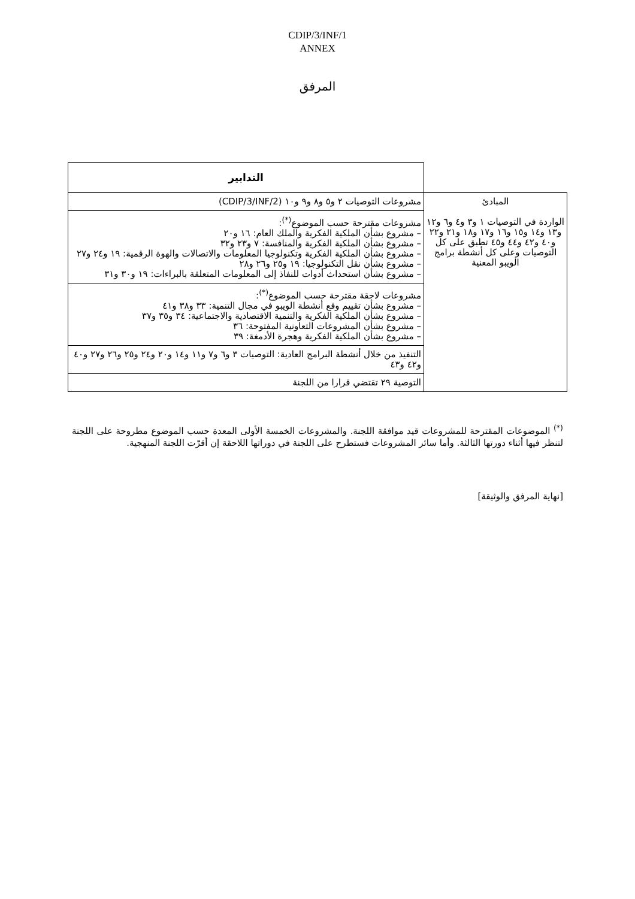CDIP/3/INF/1
ANNEX
المرفق
| | التدابير |
| --- | --- |
| المبادئ الواردة في التوصيات ١ و٣ و٤ و٦ و١٢ و١٣ و١٤ و١٥ و١٦ و١٧ و١٨ و٢١ و٢٢ و٤٠ و٤٢ و٤٤ و٤٥ تطبق على كل التوصيات وعلى كل أنشطة برامج الويبو المعنية | مشروعات التوصيات ٢ و٥ و٨ و٩ و١٠ (CDIP/3/INF/2) |
| | مشروعات مقترحة حسب الموضوع<sup>(*)</sup>: – مشروع بشأن الملكية الفكرية والملك العام: ١٦ و٢٠ – مشروع بشأن الملكية الفكرية والمنافسة: ٧ و٢٣ و٣٢ – مشروع بشأن الملكية الفكرية وتكنولوجيا المعلومات والاتصالات والهوة الرقمية: ١٩ و٢٤ و٢٧ – مشروع بشأن نقل التكنولوجيا: ١٩ و٢٥ و٢٦ و٢٨ – مشروع بشأن استحداث أدوات للنفاذ إلى المعلومات المتعلقة بالبراءات: ١٩ و٣٠ و٣١ |
| | مشروعات لاحقة مقترحة حسب الموضوع<sup>(*)</sup>: – مشروع بشأن تقييم وقع أنشطة الويبو في مجال التنمية: ٣٣ و٣٨ و٤١ – مشروع بشأن الملكية الفكرية والتنمية الاقتصادية والاجتماعية: ٣٤ و٣٥ و٣٧ – مشروع بشأن المشروعات التعاونية المفتوحة: ٣٦ – مشروع بشأن الملكية الفكرية وهجرة الأدمغة: ٣٩ |
| | التنفيذ من خلال أنشطة البرامج العادية: التوصيات ٣ و٦ و٧ و١١ و١٤ و٢٠ و٢٤ و٢٥ و٢٦ و٢٧ و٤٠ و٤٢ و٤٣ |
| | التوصية ٢٩ تقتضي قرارا من اللجنة |
<sup>(*)</sup> الموضوعات المقترحة للمشروعات قيد موافقة اللجنة. والمشروعات الخمسة الأولى المعدة حسب الموضوع مطروحة على اللجنة لتنظر فيها أثناء دورتها الثالثة. وأما سائر المشروعات فستطرح على اللجنة في دوراتها اللاحقة إن أقرّت اللجنة المنهجية.
[نهاية المرفق والوثيقة]